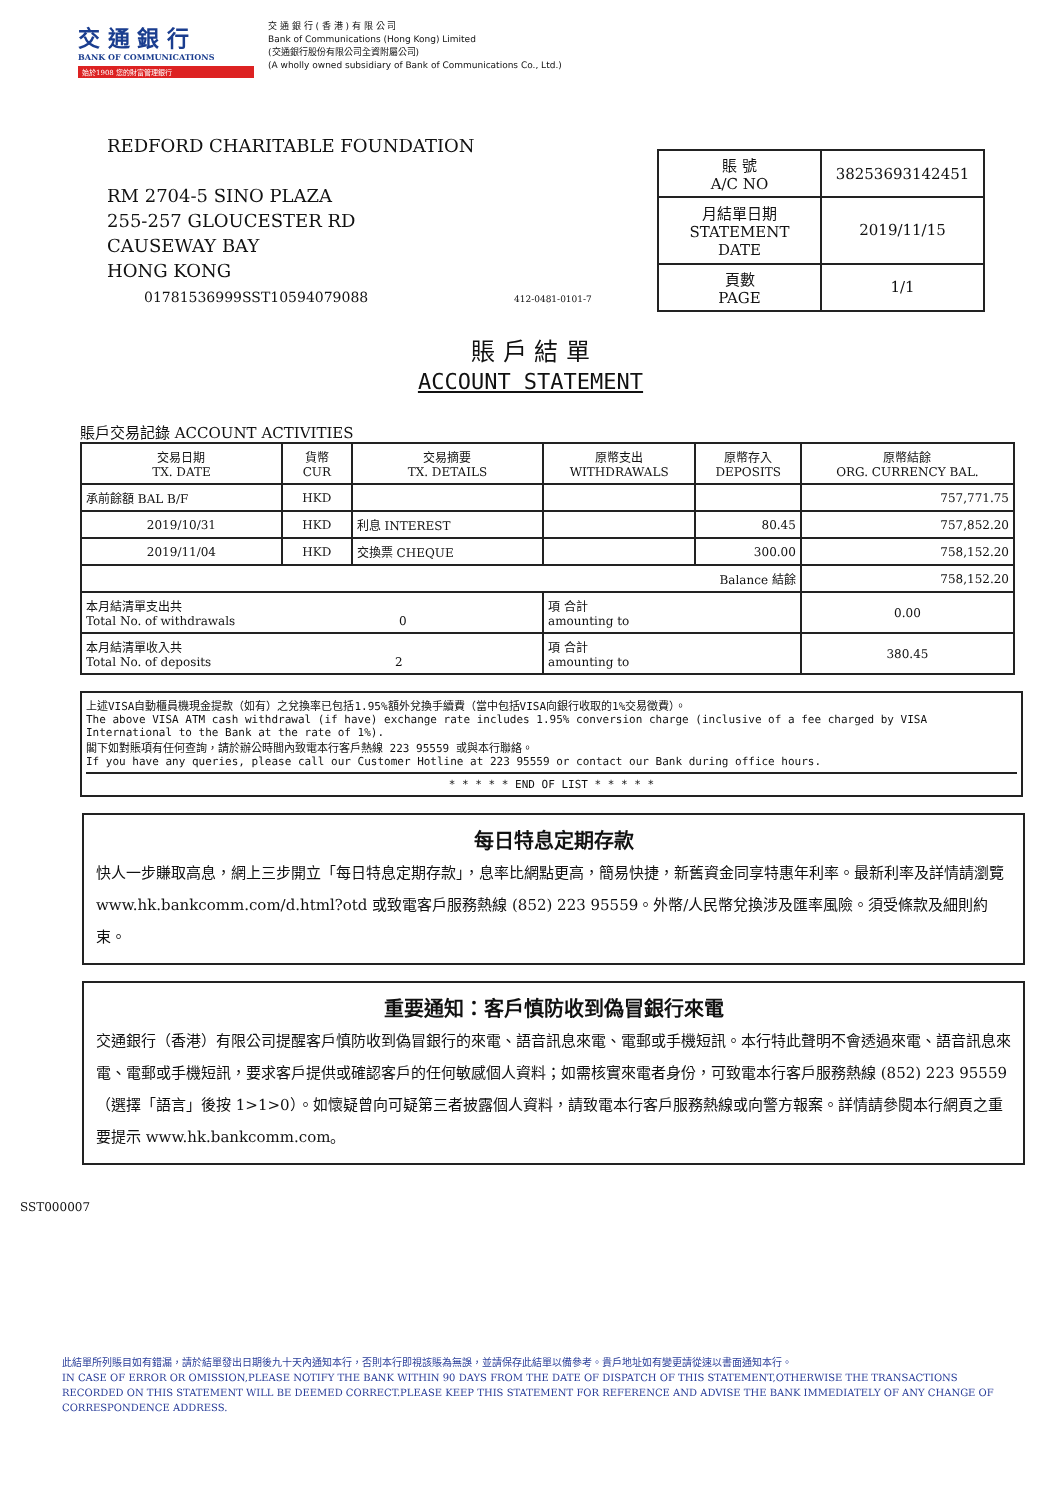交 通 銀 行
BANK OF COMMUNICATIONS
始於1908 您的財富管理銀行
交 通 銀 行 ( 香 港 ) 有 限 公 司
Bank of Communications (Hong Kong) Limited
(交通銀行股份有限公司全資附屬公司)
(A wholly owned subsidiary of Bank of Communications Co., Ltd.)
REDFORD CHARITABLE FOUNDATION
RM 2704-5 SINO PLAZA
255-257 GLOUCESTER RD
CAUSEWAY BAY
HONG KONG
01781536999SST10594079088 412-0481-0101-7
| 賬 號 A/C NO | 38253693142451 |
| 月結單日期 STATEMENT DATE | 2019/11/15 |
| 頁數 PAGE | 1/1 |
賬 戶 結 單
ACCOUNT STATEMENT
賬戶交易記錄 ACCOUNT ACTIVITIES
| 交易日期 TX. DATE | 貨幣 CUR | 交易摘要 TX. DETAILS | 原幣支出 WITHDRAWALS | 原幣存入 DEPOSITS | 原幣結餘 ORG. CURRENCY BAL. |
| --- | --- | --- | --- | --- | --- |
| 承前餘額 BAL B/F | HKD | | | | 757,771.75 |
| 2019/10/31 | HKD | 利息 INTEREST | | 80.45 | 757,852.20 |
| 2019/11/04 | HKD | 交換票 CHEQUE | | 300.00 | 758,152.20 |
| Balance 結餘 | | | | | 758,152.20 |
| 本月結清單支出共 Total No. of withdrawals 0 | | | 項 合計 amounting to | | 0.00 |
| 本月結清單收入共 Total No. of deposits 2 | | | 項 合計 amounting to | | 380.45 |
上述VISA自動櫃員機現金提款（如有）之兌換率已包括1.95%額外兌換手續費（當中包括VISA向銀行收取的1%交易徵費）。
The above VISA ATM cash withdrawal (if have) exchange rate includes 1.95% conversion charge (inclusive of a fee charged by VISA International to the Bank at the rate of 1%).
閣下如對賬項有任何查詢，請於辦公時間內致電本行客戶熱線 223 95559 或與本行聯絡。
If you have any queries, please call our Customer Hotline at 223 95559 or contact our Bank during office hours.
* * * * * END OF LIST * * * * *
每日特息定期存款
快人一步賺取高息，網上三步開立「每日特息定期存款」，息率比網點更高，簡易快捷，新舊資金同享特惠年利率。最新利率及詳情請瀏覽www.hk.bankcomm.com/d.html?otd 或致電客戶服務熱線 (852) 223 95559。外幣/人民幣兌換涉及匯率風險。須受條款及細則約束。
重要通知：客戶慎防收到偽冒銀行來電
交通銀行（香港）有限公司提醒客戶慎防收到偽冒銀行的來電、語音訊息來電、電郵或手機短訊。本行特此聲明不會透過來電、語音訊息來電、電郵或手機短訊，要求客戶提供或確認客戶的任何敏感個人資料；如需核實來電者身份，可致電本行客戶服務熱線 (852) 223 95559（選擇「語言」後按 1>1>0）。如懷疑曾向可疑第三者披露個人資料，請致電本行客戶服務熱線或向警方報案。詳情請參閱本行網頁之重要提示 www.hk.bankcomm.com。
此結單所列賬目如有錯漏，請於結單發出日期後九十天內通知本行，否則本行即視該賬為無誤，並請保存此結單以備參考。貴戶地址如有變更請從速以書面通知本行。
IN CASE OF ERROR OR OMISSION,PLEASE NOTIFY THE BANK WITHIN 90 DAYS FROM THE DATE OF DISPATCH OF THIS STATEMENT,OTHERWISE THE TRANSACTIONS RECORDED ON THIS STATEMENT WILL BE DEEMED CORRECT.PLEASE KEEP THIS STATEMENT FOR REFERENCE AND ADVISE THE BANK IMMEDIATELY OF ANY CHANGE OF CORRESPONDENCE ADDRESS.
SST000007